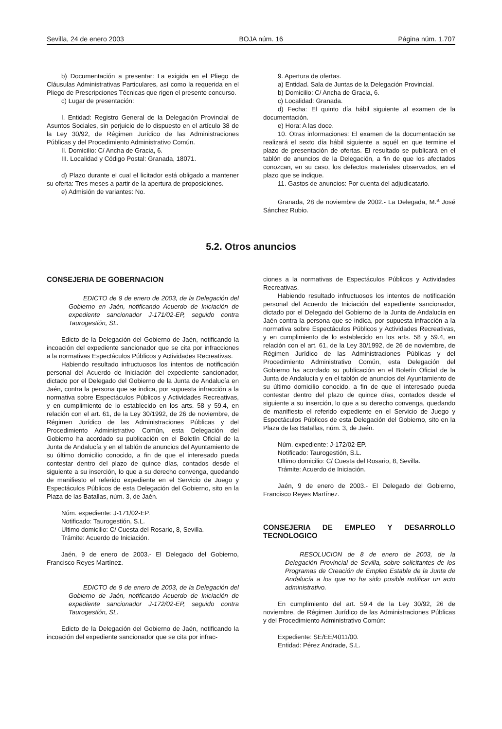Sevilla, 24 de enero 2003 BOJA núm. 16 Página núm. 1.707
b) Documentación a presentar: La exigida en el Pliego de Cláusulas Administrativas Particulares, así como la requerida en el Pliego de Prescripciones Técnicas que rigen el presente concurso.
c) Lugar de presentación:
I. Entidad: Registro General de la Delegación Provincial de Asuntos Sociales, sin perjuicio de lo dispuesto en el artículo 38 de la Ley 30/92, de Régimen Jurídico de las Administraciones Públicas y del Procedimiento Administrativo Común.
II. Domicilio: C/ Ancha de Gracia, 6.
III. Localidad y Código Postal: Granada, 18071.
d) Plazo durante el cual el licitador está obligado a mantener su oferta: Tres meses a partir de la apertura de proposiciones.
e) Admisión de variantes: No.
9. Apertura de ofertas.
a) Entidad. Sala de Juntas de la Delegación Provincial.
b) Domicilio: C/ Ancha de Gracia, 6.
c) Localidad: Granada.
d) Fecha: El quinto día hábil siguiente al examen de la documentación.
e) Hora: A las doce.
10. Otras informaciones: El examen de la documentación se realizará el sexto día hábil siguiente a aquél en que termine el plazo de presentación de ofertas. El resultado se publicará en el tablón de anuncios de la Delegación, a fin de que los afectados conozcan, en su caso, los defectos materiales observados, en el plazo que se indique.
11. Gastos de anuncios: Por cuenta del adjudicatario.
Granada, 28 de noviembre de 2002.- La Delegada, M.<sup>a</sup> José Sánchez Rubio.
5.2. Otros anuncios
CONSEJERIA DE GOBERNACION
EDICTO de 9 de enero de 2003, de la Delegación del Gobierno en Jaén, notificando Acuerdo de Iniciación de expediente sancionador J-171/02-EP, seguido contra Taurogestión, SL.
Edicto de la Delegación del Gobierno de Jaén, notificando la incoación del expediente sancionador que se cita por infracciones a la normativas Espectáculos Públicos y Actividades Recreativas.
Habiendo resultado infructuosos los intentos de notificación personal del Acuerdo de Iniciación del expediente sancionador, dictado por el Delegado del Gobierno de la Junta de Andalucía en Jaén, contra la persona que se indica, por supuesta infracción a la normativa sobre Espectáculos Públicos y Actividades Recreativas, y en cumplimiento de lo establecido en los arts. 58 y 59.4, en relación con el art. 61, de la Ley 30/1992, de 26 de noviembre, de Régimen Jurídico de las Administraciones Públicas y del Procedimiento Administrativo Común, esta Delegación del Gobierno ha acordado su publicación en el Boletín Oficial de la Junta de Andalucía y en el tablón de anuncios del Ayuntamiento de su último domicilio conocido, a fin de que el interesado pueda contestar dentro del plazo de quince días, contados desde el siguiente a su inserción, lo que a su derecho convenga, quedando de manifiesto el referido expediente en el Servicio de Juego y Espectáculos Públicos de esta Delegación del Gobierno, sito en la Plaza de las Batallas, núm. 3, de Jaén.
Núm. expediente: J-171/02-EP.
Notificado: Taurogestión, S.L.
Ultimo domicilio: C/ Cuesta del Rosario, 8, Sevilla.
Trámite: Acuerdo de Iniciación.
Jaén, 9 de enero de 2003.- El Delegado del Gobierno, Francisco Reyes Martínez.
EDICTO de 9 de enero de 2003, de la Delegación del Gobierno de Jaén, notificando Acuerdo de Iniciación de expediente sancionador J-172/02-EP, seguido contra Taurogestión, SL.
Edicto de la Delegación del Gobierno de Jaén, notificando la incoación del expediente sancionador que se cita por infrac-
ciones a la normativas de Espectáculos Públicos y Actividades Recreativas.
Habiendo resultado infructuosos los intentos de notificación personal del Acuerdo de Iniciación del expediente sancionador, dictado por el Delegado del Gobierno de la Junta de Andalucía en Jaén contra la persona que se indica, por supuesta infracción a la normativa sobre Espectáculos Públicos y Actividades Recreativas, y en cumplimiento de lo establecido en los arts. 58 y 59.4, en relación con el art. 61, de la Ley 30/1992, de 26 de noviembre, de Régimen Jurídico de las Administraciones Públicas y del Procedimiento Administrativo Común, esta Delegación del Gobierno ha acordado su publicación en el Boletín Oficial de la Junta de Andalucía y en el tablón de anuncios del Ayuntamiento de su último domicilio conocido, a fin de que el interesado pueda contestar dentro del plazo de quince días, contados desde el siguiente a su inserción, lo que a su derecho convenga, quedando de manifiesto el referido expediente en el Servicio de Juego y Espectáculos Públicos de esta Delegación del Gobierno, sito en la Plaza de las Batallas, núm. 3, de Jaén.
Núm. expediente: J-172/02-EP.
Notificado: Taurogestión, S.L.
Ultimo domicilio: C/ Cuesta del Rosario, 8, Sevilla.
Trámite: Acuerdo de Iniciación.
Jaén, 9 de enero de 2003.- El Delegado del Gobierno, Francisco Reyes Martínez.
CONSEJERIA DE EMPLEO Y DESARROLLO TECNOLOGICO
RESOLUCION de 8 de enero de 2003, de la Delegación Provincial de Sevilla, sobre solicitantes de los Programas de Creación de Empleo Estable de la Junta de Andalucía a los que no ha sido posible notificar un acto administrativo.
En cumplimiento del art. 59.4 de la Ley 30/92, 26 de noviembre, de Régimen Jurídico de las Administraciones Públicas y del Procedimiento Administrativo Común:
Expediente: SE/EE/4011/00.
Entidad: Pérez Andrade, S.L.